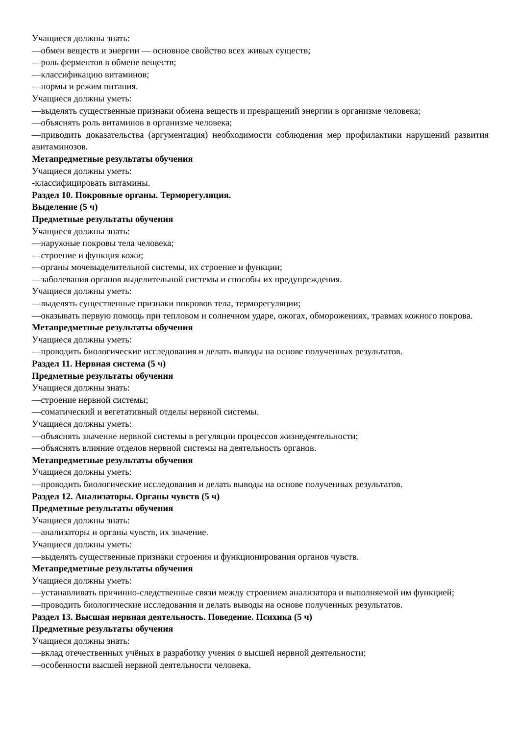Учащиеся должны знать:
—обмен веществ и энергии — основное свойство всех живых существ;
—роль ферментов в обмене веществ;
—классификацию витаминов;
—нормы и режим питания.
Учащиеся должны уметь:
—выделять существенные признаки обмена веществ и превращений энергии в организме человека;
—объяснять роль витаминов в организме человека;
—приводить доказательства (аргументация) необходимости соблюдения мер профилактики нарушений развития авитаминозов.
Метапредметные результаты обучения
Учащиеся должны уметь:
-классифицировать витамины.
Раздел 10. Покровные органы. Терморегуляция.
Выделение (5 ч)
Предметные результаты обучения
Учащиеся должны знать:
—наружные покровы тела человека;
—строение и функция кожи;
—органы мочевыделительной системы, их строение и функции;
—заболевания органов выделительной системы и способы их предупреждения.
Учащиеся должны уметь:
—выделять существенные признаки покровов тела, терморегуляции;
—оказывать первую помощь при тепловом и солнечном ударе, ожогах, обморожениях, травмах кожного покрова.
Метапредметные результаты обучения
Учащиеся должны уметь:
—проводить биологические исследования и делать выводы на основе полученных результатов.
Раздел 11. Нервная система (5 ч)
Предметные результаты обучения
Учащиеся должны знать:
—строение нервной системы;
—соматический и вегетативный отделы нервной системы.
Учащиеся должны уметь:
—объяснять значение нервной системы в регуляции процессов жизнедеятельности;
—объяснять влияние отделов нервной системы на деятельность органов.
Метапредметные результаты обучения
Учащиеся должны уметь:
—проводить биологические исследования и делать выводы на основе полученных результатов.
Раздел 12. Анализаторы. Органы чувств (5 ч)
Предметные результаты обучения
Учащиеся должны знать:
—анализаторы и органы чувств, их значение.
Учащиеся должны уметь:
—выделять существенные признаки строения и функционирования органов чувств.
Метапредметные результаты обучения
Учащиеся должны уметь:
—устанавливать причинно-следственные связи между строением анализатора и выполняемой им функцией;
—проводить биологические исследования и делать выводы на основе полученных результатов.
Раздел 13. Высшая нервная деятельность. Поведение. Психика (5 ч)
Предметные результаты обучения
Учащиеся должны знать:
—вклад отечественных учёных в разработку учения о высшей нервной деятельности;
—особенности высшей нервной деятельности человека.